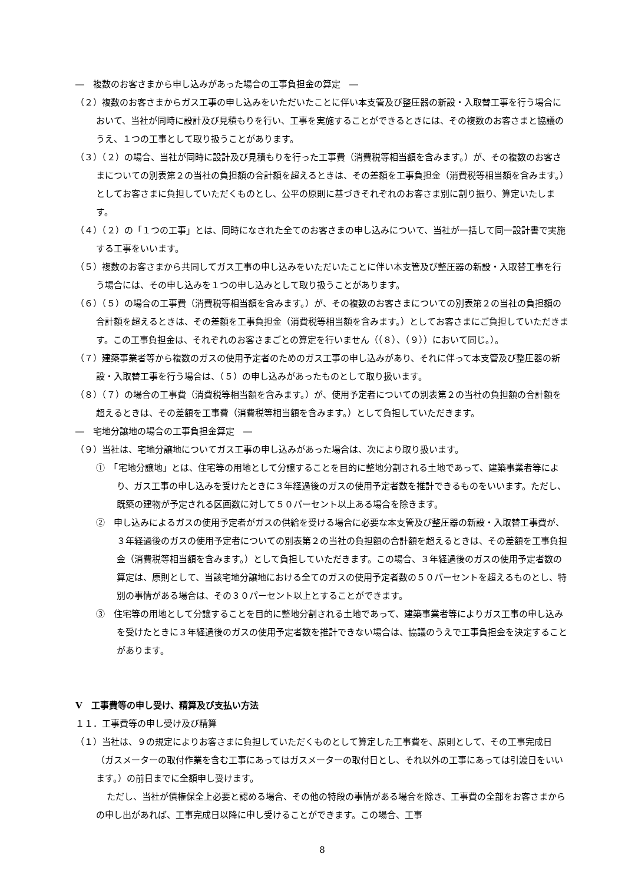―　複数のお客さまから申し込みがあった場合の工事負担金の算定　―
（２）複数のお客さまからガス工事の申し込みをいただいたことに伴い本支管及び整圧器の新設・入取替工事を行う場合において、当社が同時に設計及び見積もりを行い、工事を実施することができるときには、その複数のお客さまと協議のうえ、１つの工事として取り扱うことがあります。
（３）（２）の場合、当社が同時に設計及び見積もりを行った工事費（消費税等相当額を含みます。）が、その複数のお客さまについての別表第２の当社の負担額の合計額を超えるときは、その差額を工事負担金（消費税等相当額を含みます。）としてお客さまに負担していただくものとし、公平の原則に基づきそれぞれのお客さま別に割り振り、算定いたします。
（４）（２）の「１つの工事」とは、同時になされた全てのお客さまの申し込みについて、当社が一括して同一設計書で実施する工事をいいます。
（５）複数のお客さまから共同してガス工事の申し込みをいただいたことに伴い本支管及び整圧器の新設・入取替工事を行う場合には、その申し込みを１つの申し込みとして取り扱うことがあります。
（６）（５）の場合の工事費（消費税等相当額を含みます。）が、その複数のお客さまについての別表第２の当社の負担額の合計額を超えるときは、その差額を工事負担金（消費税等相当額を含みます。）としてお客さまにご負担していただきます。この工事負担金は、それぞれのお客さまごとの算定を行いません（（８）、（９））において同じ。）。
（７）建築事業者等から複数のガスの使用予定者のためのガス工事の申し込みがあり、それに伴って本支管及び整圧器の新設・入取替工事を行う場合は、（５）の申し込みがあったものとして取り扱います。
（８）（７）の場合の工事費（消費税等相当額を含みます。）が、使用予定者についての別表第２の当社の負担額の合計額を超えるときは、その差額を工事費（消費税等相当額を含みます。）として負担していただきます。
―　宅地分譲地の場合の工事負担金算定　―
（９）当社は、宅地分譲地についてガス工事の申し込みがあった場合は、次により取り扱います。
①　「宅地分譲地」とは、住宅等の用地として分譲することを目的に整地分割される土地であって、建築事業者等により、ガス工事の申し込みを受けたときに３年経過後のガスの使用予定者数を推計できるものをいいます。ただし、既築の建物が予定される区画数に対して５０パーセント以上ある場合を除きます。
②　申し込みによるガスの使用予定者がガスの供給を受ける場合に必要な本支管及び整圧器の新設・入取替工事費が、３年経過後のガスの使用予定者についての別表第２の当社の負担額の合計額を超えるときは、その差額を工事負担金（消費税等相当額を含みます。）として負担していただきます。この場合、３年経過後のガスの使用予定者数の算定は、原則として、当該宅地分譲地における全てのガスの使用予定者数の５０パーセントを超えるものとし、特別の事情がある場合は、その３０パーセント以上とすることができます。
③　住宅等の用地として分譲することを目的に整地分割される土地であって、建築事業者等によりガス工事の申し込みを受けたときに３年経過後のガスの使用予定者数を推計できない場合は、協議のうえで工事負担金を決定することがあります。
Ⅴ　工事費等の申し受け、精算及び支払い方法
１１．工事費等の申し受け及び精算
（１）当社は、９の規定によりお客さまに負担していただくものとして算定した工事費を、原則として、その工事完成日（ガスメーターの取付作業を含む工事にあってはガスメーターの取付日とし、それ以外の工事にあっては引渡日をいいます。）の前日までに全額申し受けます。
ただし、当社が債権保全上必要と認める場合、その他の特段の事情がある場合を除き、工事費の全部をお客さまからの申し出があれば、工事完成日以降に申し受けることができます。この場合、工事
8